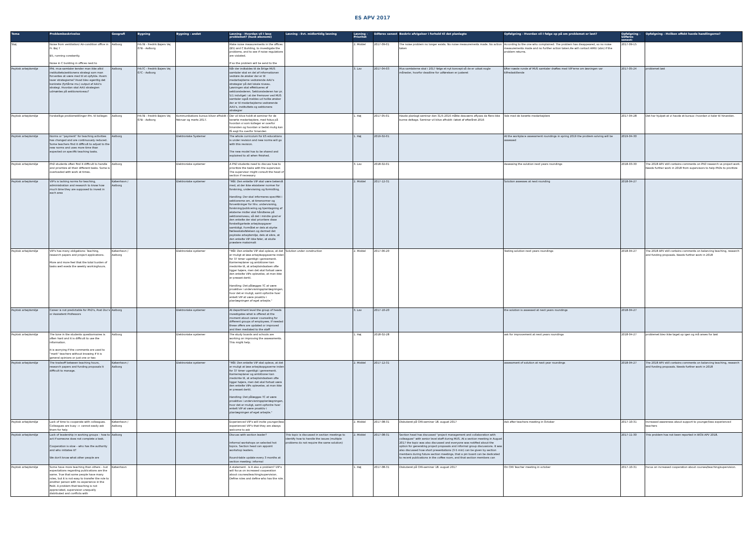ES APV 2017
| Tema | Problembeskrivelse | Geografi | Bygning | Bygning - andet | Løsning - Hvordan vil I løse problemet? (husk økonomi) | Løsning - Evt. midlertidig løsning | Løsning - Prioritet | Udføres senest | Beskriv afvigelser i forhold til det planlagte | Opfølgning - Hvordan vil I følge op på om problemet er løst? | Opfølgning - Udføres senest: | Opfølgning - Hvilken effekt havde handlingerne? |
| --- | --- | --- | --- | --- | --- | --- | --- | --- | --- | --- | --- | --- |
| Støj | Noise from ventilation/ Air-condition office in Fr. Baj 7 B5, running constantly. Noise in C building in offices next to | Aalborg | Frb7B - Fredrik Bajers Vej 07B - Aalborg | | Make noise measurements in the offices (B5) and C Building, to investigate the problems, and to see if noise regulations are violated. If so the problem will be send to the | | 2. Middel | 2017-09-01 | The noise problem no longer exists. No noise measurements made. No action taken | According to the one who complained: The problem has disappeared, so no noise measurements made and no further action taken.He will contact AMIU (sbn) if the problem returns. | 2017-09-15 | |
| Psykisk arbejdsmiljø | Ifht. mus-samtaler kender man ikke altid instituttets/sektionens strategi som man forventes at være med til at opfylde. Hvem laver strategierne? Hvad blev egentlig det konkrete (fyrtårne mv.) output af AAU's strategi. Hvordan skal AAU strategien udmøntes på sektionsniveau? | Aalborg | Frb7C - Fredrik Bajers Vej 07C - Aalborg | | Når der indkaldes til de årlige MUS samtaler skal en del af informationen vedrøre de ønsker der er til medarbejderne vedrørende AAU's strategier på det lokale niveau. Løsningen skal effektueres af sektionslederen. Sektionslederen har pr. 5/1 indvilget i at der fremover ved MUS samtaler også meldes ud hvilke ønsker der er til medarbejderne vedrørende AAU's, instituttets og sektionens strategier | | 3. Lav | 2017-04-03 | Mus samtalerne skal i 2017 følge et nyt koncept så de er udsat nogle måneder, hvorfor deadline for udførelsen er justeret | Efter næste runde af MUS samtaler drøftes med VIP'erne om løsningen var tilfredsstillende | 2017-05-24 | problemet løst |
| Psykisk arbejdsmiljø | Forskellige problemstillinger ifm. til kolleger. | Aalborg | Frb7B - Fredrik Bajers Vej 07B - Aalborg | Kommunikations kursus bliver afholdt i februar og marts 2017. | Der vil blive holdt et seminar for de berørte medarbejdere, med fokus på hvordan vi som kolleger er overfor hinanden og hvordan vi bedst mulig kan få sagt fra overfor hinanden | | 1. Høj | 2017-05-01 | Havde planlagt seminar den 31/5-2016 måtte desværre aflyses da flere ikke kunne deltage. Seminar vil blive afholdt i løbet af efteråret 2016 | Tale med de berørte medarbejdere | 2017-04-28 | Det har hjulpet at vi havde et kursus i hvordan vi taler til hinanden. |
| Psykisk arbejdsmiljø | Norms or "payment" for teaching activities has changed and are continuously reduced. Some teachers find it difficult to adjust to the new norms and uses more time than expected on specifik teaching tasks. | Aalborg | | Elektroniske Systemer | The whole curriculum for ES educations is under revision and new norms will go with this revision. The new model has to be shared and explained to all when finished. | | 1. Høj | 2019-02-01 | | At the workplace assessment roundings in spring 2019 the problem solving will be assessed | 2019-04-30 | |
| Psykisk arbejdsmiljø | PhD students often find it difficult to handle and prioritize all their different tasks. Some is overloaded with work at times. | Aalborg | | Elektroniske systemer | A PhD students need to discuss how to prioritize the tasks with the supervisor. The supervisor might consult the head of section if necessary | | 3. Lav | 2018-02-01 | | Assessing the sulution next years roundings | 2018-03-30 | The 2018 APV still contains comments on PhD research vs project work. Needs further work in 2018 from supervisors to help PhDs to proritize |
| Psykisk arbejdsmiljø | VIP's is lacking norms for teaching, administration and research to know how much time they are supposed to invest in each area | København / Aalborg | | Elektroniske systemer | "Mål: Den enkelte VIP skal være bekendt med, at der ikke eksisterer normer for forskning, undervisning og formidling. Handling: Der skal informeres specifikt i sektionerne om, at timenormer og forventninger for hhv. undervisning, forskning/publicering og hjemtagning af eksterne midler skal håndteres på sektionsniveau, så det i mindre grad er den enkelte der skal prioritere disse forskelligartede arbejdsopgaver samtidigt. Formålet er dels at styrke fællesskabsfølelsen og dermed det psykiske arbejdsmiljø, dels at sikre, at den enkelte VIP ikke føler, at skulle præstere maksimalt | | 2. Middel | 2017-12-31 | | Solution assesses at next rounding | 2018-04-27 | |
| Psykisk arbejdsmiljø | VIP's has many obligations: Teaching, research papers and project applications. More and more feel that the total burden of tasks well exeds the weekly workinghours. | København / Aalborg | | Elektroniske systemer | "Mål: Den enkelte VIP skal opleve, at det er muligt at løse arbejdsopgaverne inden for 37 timer ugentligt i gennemsnit. Karrierreplaner og ambitioner kan medvirke til, at arbejdsindsatsen ofte ligger højere, men det skal fortsat være den enkelte VIPs oplevelse, at man ikke er presset dertil. Handling: Det pålægges TC at være proaktive i undervisningsplanlægningen, hvor det er muligt, samt opfordre hver enkelt VIP at være proaktiv i planlægningen af eget arbejde." | Solution under construction | 2. Middel | 2017-06-20 | | Testing solution next years roundings | 2018-04-27 | The 2018 APV still contains comments on balancing teaching, research and funding proposals. Needs further work in 2018 |
| Psykisk arbejdsmiljø | Career is not predictable for PhD's, Post Doc's or Assisstent Professors | Aalborg | | Elektroniske systemer | At department level the group of heads investigates what is offered at the moment about career counseling for different groups of employees. If needed these offers are updated or improved and then mediated to the staff | | 3. Lav | 2017-10-20 | | the solution is assessed at next years roundings | 2018-04-27 | |
| Psykisk arbejdsmiljø | The tone in the students questionnaires is often hard and it is difficult to use the information. It is worrying if the comments are used to "mark" teachers without knowing if it is general opinions or just one or two | Aalborg | | Elektroniske systemer | The study boards and schools are working on improving the assessments. This might help. | | 1. Høj | 2018-02-28 | | ask for improvement at next years roundings | 2018-04-27 | problemet blev ikke taget op igen og må anses for løst |
| Psykisk arbejdsmiljø | The tradeoff between teaching hours, research papers and funding proposals It difficult to manage. | København / Aalborg | | Elektroniske systemer | "Mål: Den enkelte VIP skal opleve, at det er muligt at løse arbejdsopgaverne inden for 37 timer ugentligt i gennemsnit. Karrierreplaner og ambitioner kan medvirke til, at arbejdsindsatsen ofte ligger højere, men det skal fortsat være den enkelte VIPs oplevelse, at man ikke er presset dertil. Handling: Det pålægges TC at være proaktive i undervisningsplanlægningen, hvor det er muligt, samt opfordre hver enkelt VIP at være proaktiv i planlægningen af eget arbejde." | | 2. Middel | 2017-12-31 | | assessment of solution at next year roundings | 2018-04-27 | The 2018 APV still contains comments on balancing teaching, research and funding proposals. Needs further work in 2018 |
| Psykisk arbejdsmiljø | Lack of time to cooperate with colleagues. Colleagues are busy -> cannot easily ask them for help | København / Aalborg | | | Experienced VIP's will invite younger/less experienced VIP's that they are always welcome to ask | | 2. Middel | 2017-08-31 | Diskuteret på CMI-seminar 18. august 2017 | Ask after teachers meeting in October | 2017-10-31 | Increased awareness about support to younger/less experienced teachers |
| Psykisk arbejdsmiljø | Lack of leadership in working groups – how to act if someone does not complete a task. Cooperation is slow – who has the authority and who initiates it? We don't know what other people are | Aalborg | | | Discuss with section leader? Informal workshops on selected hot topics. Section head can appoint workshop leaders. Round-table update every 3 months at section meeting: informal | This topic is discussed in section meetings to identify how to handle the issues (multiple problems do not require the same solution) | 2. Middel | 2017-08-31 | Section head has discussed "project management and collaboration with colleagues" with senior level staff during MUS. At a section meeting in August 2017 the topic was also discussed and everyone was notified about the option for generating project proposals and informal group discussions. It was also discussed how short presentations (3-5 min) can be given by section members during future section meetings, that a pin board can be dedicated to recent publications in the coffee room, and that section members can | | 2017-11-30 | This problem has not been reported in WCN APV 2018. |
| Psykisk arbejdsmiljø | Some have more teaching than others – but expectations regarding publications are the same. True that some people have many roles, but it is not easy to transfer the role to another person with no experience in the field. A problem that teaching is not appreciated, supervision unequally distributed and conflicts with | København | | | A statement . Is it also a problem? VIP's will focus on increased cooperation about courses/teaching/supervision. Define roles and define who has the role. | | 1. Høj | 2017-08-31 | Diskuteret på CMI-seminar 18. august 2017 | On CMI Teacher meeting in october | 2017-10-31 | Focus on increased cooperation about courses/teaching/supervision. |